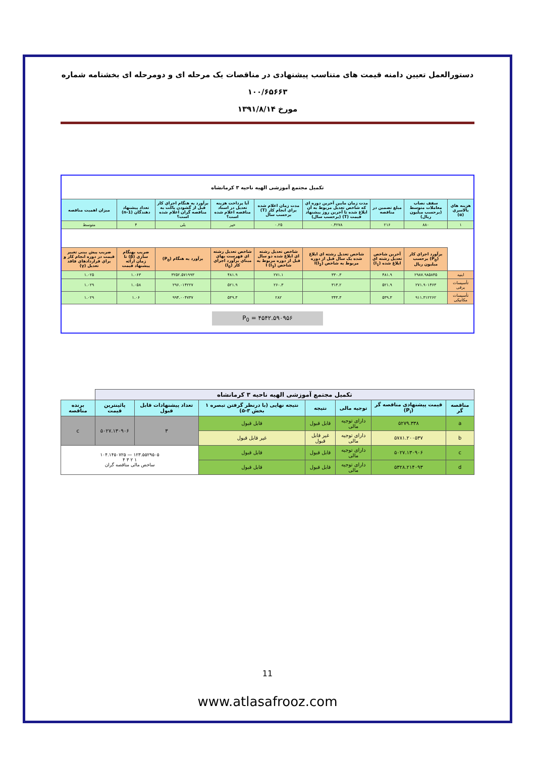دستورالعمل تعیین دامنه قیمت های متناسب پیشنهادی در مناقصات یک مرحله ای و دومرحله ای بخشنامه شماره ۱۰۰/۶۵۶۶۳
مورخ ۱۳۹۱/۸/۱۴
| تکمیل مجتمع آموزشی الهیه ناحیه ۳ کرمانشاه | | | | | | | | |
| --- | --- | --- | --- | --- | --- | --- | --- | --- |
| هزینه هاي بالاسري (α) | سقف نصاب معاملات متوسط (برحسب میلیون ریال) | مبلغ تضمین در مناقصه | مدت زمان مابین آخرین دوره اي که شاخص تعدیل مربوط به آن ابلاغ شده تا آخرین روز پیشنهاد قیمت (T) (برحسب سال) | مدت زمان اعلام شده براي انجام کار (T) برحسب سال | آیا پرداخت هزینه تعدیل در اسناد مناقصه اعلام شده است؟ | برآورد به هنگام اجراي کار قبل از گشودن پاکت به مناقصه گران اعلام شده است؟ | تعداد پیشنهاد دهندگان (n-1) | میزان اهمیت مناقصه |
| ۱ | ۸۸۰ | ۲۱۶ | ۰.۴۲۷۸ | ۰.۲۵ | خیر | بلی | ۴ | متوسط |
| | برآورد اجراي کار (P<sub>0</sub>) برحسب میلیون ریال | آخرین شاخص تعدیل رشته اي ابلاغ شده (I<sub>1</sub>) | شاخص تعدیل رشته اي ابلاغ شده یک سال قبل از دوره مربوط به شاخص I(I<sub>2</sub>) | شاخص تعدیل رشته اي ابلاغ شده دو سال قبل از دوره مربوط به شاخص I (I<sub>3</sub>) | شاخص تعدیل رشته اي فهرست بهاي مبناي برآورد اجراي کار (I<sub>0</sub>) | برآورد به هنگام (P<sub>0</sub>) | ضریب بهنگام سازي (β) تا زمان ارائه پیشنهاد قیمت | ضریب پیش بینی تغییر قیمت در دوره انجام کار و براي قراردادهاي فاقد تعدیل (γ) |
| ابنیه | ۲۹۸۷.۹۸۵۸۴۵ | ۴۸۱.۹ | ۳۳۰.۳ | ۲۷۱.۱ | ۴۸۱.۹ | ۳۲۵۲.۵۷۱۹۹۳ | ۱.۰۶۳ | ۱.۰۲۵ |
| تأسیسات برقی | ۲۷۱.۹۰۱۴۶۳ | ۵۲۱.۹ | ۳۱۳.۲ | ۲۶۰.۳ | ۵۲۱.۹ | ۲۹۶.۰۱۴۲۲۷ | ۱.۰۵۸ | ۱.۰۲۹ |
| تأسیسات مکانیکی | ۹۱۱.۳۱۲۲۶۲ | ۵۳۹.۳ | ۳۴۳.۳ | ۲۸۲ | ۵۳۹.۳ | ۹۹۴.۰۰۴۷۳۷ | ۱.۰۶ | ۱.۰۲۹ |
| P<sub>0</sub> = ۴۵۴۲.۵۹۰۹۵۶ | | | | | | | | |
| تکمیل مجتمع آموزشی الهیه ناحیه ۳ کرمانشاه | | | | | | | |
| --- | --- | --- | --- | --- | --- | --- | --- |
| مناقصه گر | قیمت پیشنهادی مناقصه گر (P<sub>i</sub>) | توجیه مالی | نتیجه | نتیجه نهایی (با درنظر گرفتن تبصره ۱ بخش ۳-۵) | تعداد پیشنهادات قابل قبول | پائینترین قیمت | برنده مناقصه |
| a | ۵۲۷۹.۳۳۸ | دارای توجیه مالی | قابل قبول | قابل قبول | ۳ | ۵۰۲۷.۱۳۰۹۰۶ | c |
| b | ۵۷۸۱.۲۰۰۵۳۷ | دارای توجیه مالی | غیر قابل قبول | غیر قابل قبول | | | |
| c | ۵۰۲۷.۱۳۰۹۰۶ | دارای توجیه مالی | قابل قبول | قابل قبول | ۱۲۳.۵۵۲۹۵۰۵ — ۱۰۴.۱۴۵۰۷۲۵ ۱ ۲ ۳ ۴ ساخص مالی مناقصه گران | | |
| d | ۵۳۲۸.۲۱۴۰۹۳ | دارای توجیه مالی | قابل قبول | قابل قبول | | | |
11
www.atlasafrooz.com